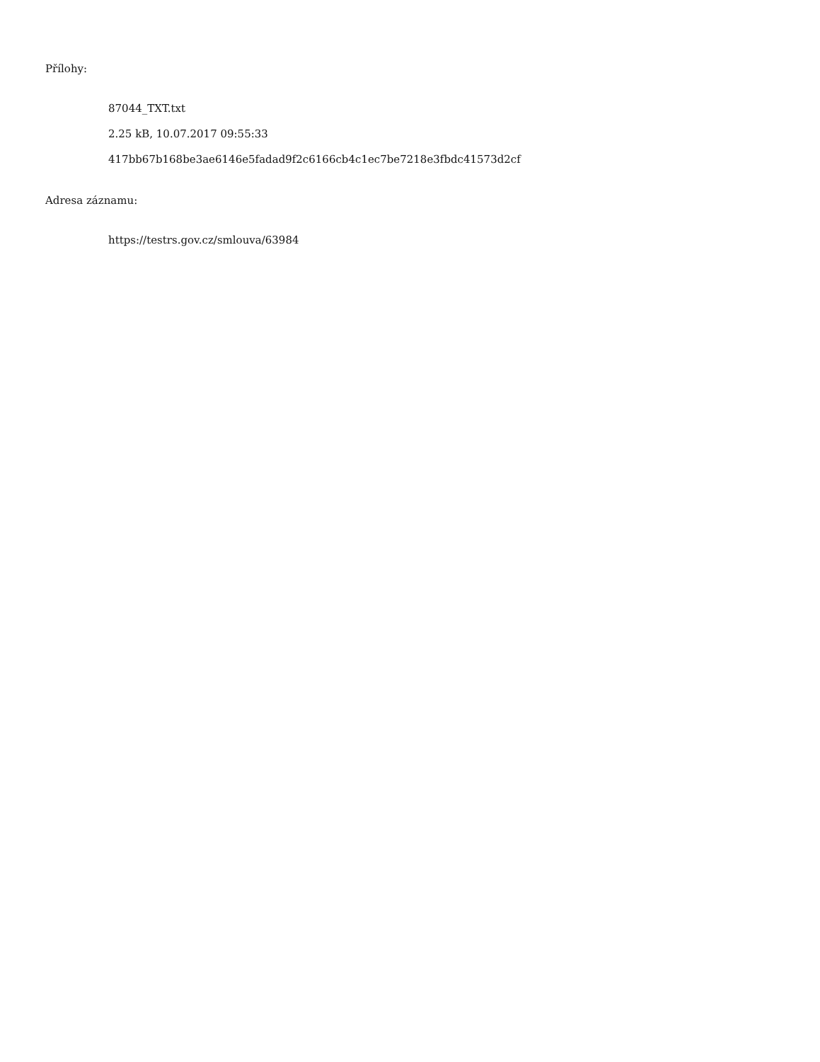Přílohy:
87044_TXT.txt
2.25 kB, 10.07.2017 09:55:33
417bb67b168be3ae6146e5fadad9f2c6166cb4c1ec7be7218e3fbdc41573d2cf
Adresa záznamu:
https://testrs.gov.cz/smlouva/63984